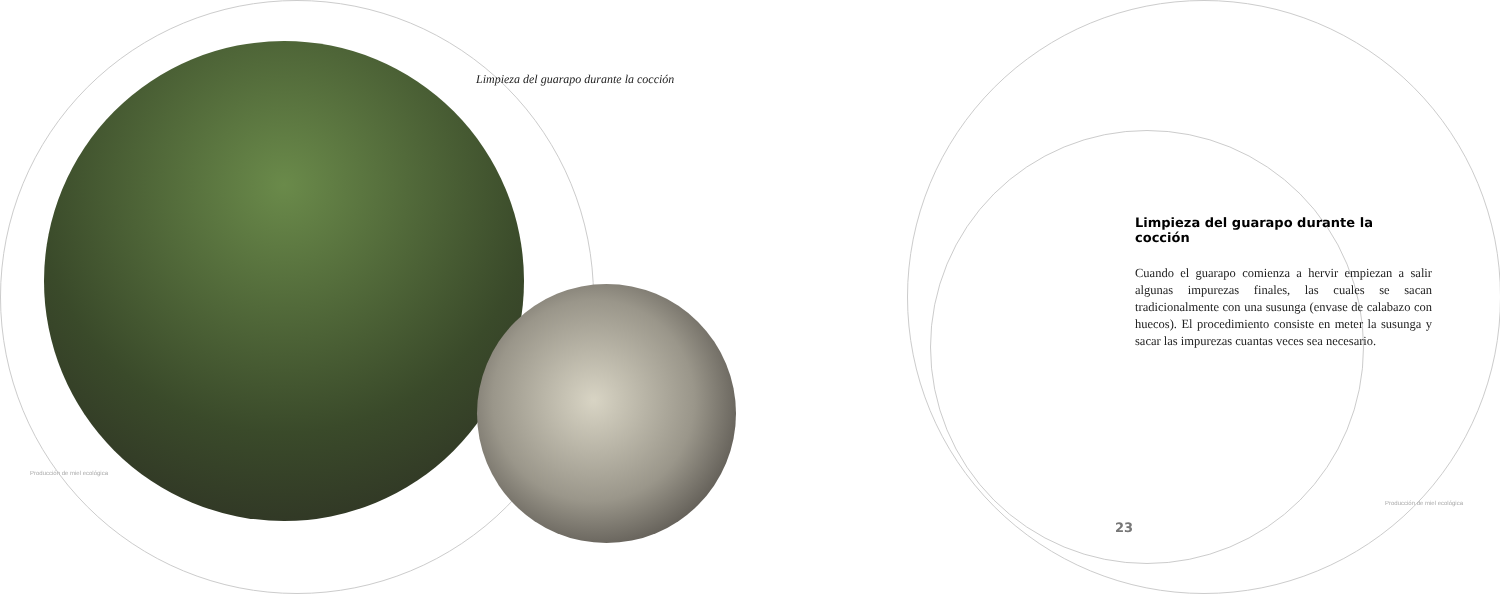Limpieza del guarapo durante la cocción
Limpieza del guarapo durante la cocción
Cuando el guarapo comienza a hervir empiezan a salir algunas impurezas finales, las cuales se sacan tradicionalmente con una susunga (envase de calabazo con huecos). El procedimiento consiste en meter la susunga y sacar las impurezas cuantas veces sea necesario.
23
Producción de miel ecológica
Producción de miel ecológica